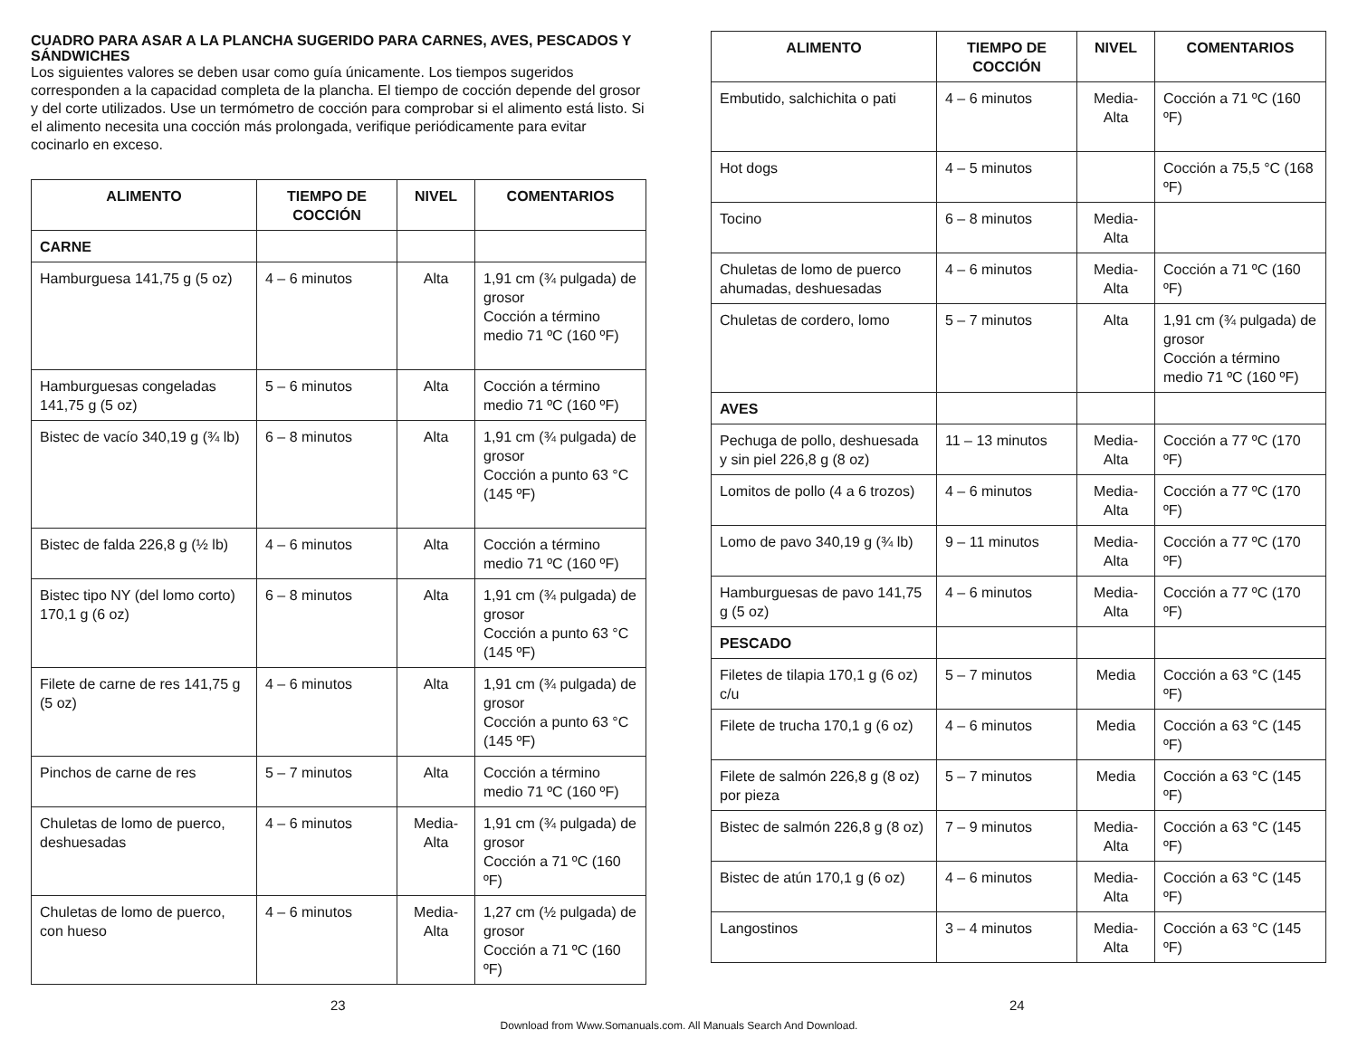CUADRO PARA ASAR A LA PLANCHA SUGERIDO PARA CARNES, AVES, PESCADOS Y SÁNDWICHES
Los siguientes valores se deben usar como guía únicamente. Los tiempos sugeridos corresponden a la capacidad completa de la plancha. El tiempo de cocción depende del grosor y del corte utilizados. Use un termómetro de cocción para comprobar si el alimento está listo. Si el alimento necesita una cocción más prolongada, verifique periódicamente para evitar cocinarlo en exceso.
| ALIMENTO | TIEMPO DE COCCIÓN | NIVEL | COMENTARIOS |
| --- | --- | --- | --- |
| CARNE | | | |
| Hamburguesa 141,75 g (5 oz) | 4 – 6 minutos | Alta | 1,91 cm (¾ pulgada) de grosor Cocción a término medio 71 ºC (160 ºF) |
| Hamburguesas congeladas 141,75 g (5 oz) | 5 – 6 minutos | Alta | Cocción a término medio 71 ºC (160 ºF) |
| Bistec de vacío 340,19 g (¾ lb) | 6 – 8 minutos | Alta | 1,91 cm (¾ pulgada) de grosor Cocción a punto 63 °C (145 ºF) |
| Bistec de falda 226,8 g (½ lb) | 4 – 6 minutos | Alta | Cocción a término medio 71 ºC (160 ºF) |
| Bistec tipo NY (del lomo corto) 170,1 g (6 oz) | 6 – 8 minutos | Alta | 1,91 cm (¾ pulgada) de grosor Cocción a punto 63 °C (145 ºF) |
| Filete de carne de res 141,75 g (5 oz) | 4 – 6 minutos | Alta | 1,91 cm (¾ pulgada) de grosor Cocción a punto 63 °C (145 ºF) |
| Pinchos de carne de res | 5 – 7 minutos | Alta | Cocción a término medio 71 ºC (160 ºF) |
| Chuletas de lomo de puerco, deshuesadas | 4 – 6 minutos | Media-Alta | 1,91 cm (¾ pulgada) de grosor Cocción a 71 ºC (160 ºF) |
| Chuletas de lomo de puerco, con hueso | 4 – 6 minutos | Media-Alta | 1,27 cm (½ pulgada) de grosor Cocción a 71 ºC (160 ºF) |
| ALIMENTO | TIEMPO DE COCCIÓN | NIVEL | COMENTARIOS |
| --- | --- | --- | --- |
| Embutido, salchichita o pati | 4 – 6 minutos | Media-Alta | Cocción a 71 ºC (160 ºF) |
| Hot dogs | 4 – 5 minutos | | Cocción a 75,5 °C (168 ºF) |
| Tocino | 6 – 8 minutos | Media-Alta | |
| Chuletas de lomo de puerco ahumadas, deshuesadas | 4 – 6 minutos | Media-Alta | Cocción a 71 ºC (160 ºF) |
| Chuletas de cordero, lomo | 5 – 7 minutos | Alta | 1,91 cm (¾ pulgada) de grosor Cocción a término medio 71 ºC (160 ºF) |
| AVES | | | |
| Pechuga de pollo, deshuesada y sin piel 226,8 g (8 oz) | 11 – 13 minutos | Media-Alta | Cocción a 77 ºC (170 ºF) |
| Lomitos de pollo (4 a 6 trozos) | 4 – 6 minutos | Media-Alta | Cocción a 77 ºC (170 ºF) |
| Lomo de pavo 340,19 g (¾ lb) | 9 – 11 minutos | Media-Alta | Cocción a 77 ºC (170 ºF) |
| Hamburguesas de pavo 141,75 g (5 oz) | 4 – 6 minutos | Media-Alta | Cocción a 77 ºC (170 ºF) |
| PESCADO | | | |
| Filetes de tilapia 170,1 g (6 oz) c/u | 5 – 7 minutos | Media | Cocción a 63 °C (145 ºF) |
| Filete de trucha 170,1 g (6 oz) | 4 – 6 minutos | Media | Cocción a 63 °C (145 ºF) |
| Filete de salmón 226,8 g (8 oz) por pieza | 5 – 7 minutos | Media | Cocción a 63 °C (145 ºF) |
| Bistec de salmón 226,8 g (8 oz) | 7 – 9 minutos | Media-Alta | Cocción a 63 °C (145 ºF) |
| Bistec de atún 170,1 g (6 oz) | 4 – 6 minutos | Media-Alta | Cocción a 63 °C (145 ºF) |
| Langostinos | 3 – 4 minutos | Media-Alta | Cocción a 63 °C (145 ºF) |
23 24
Download from Www.Somanuals.com. All Manuals Search And Download.